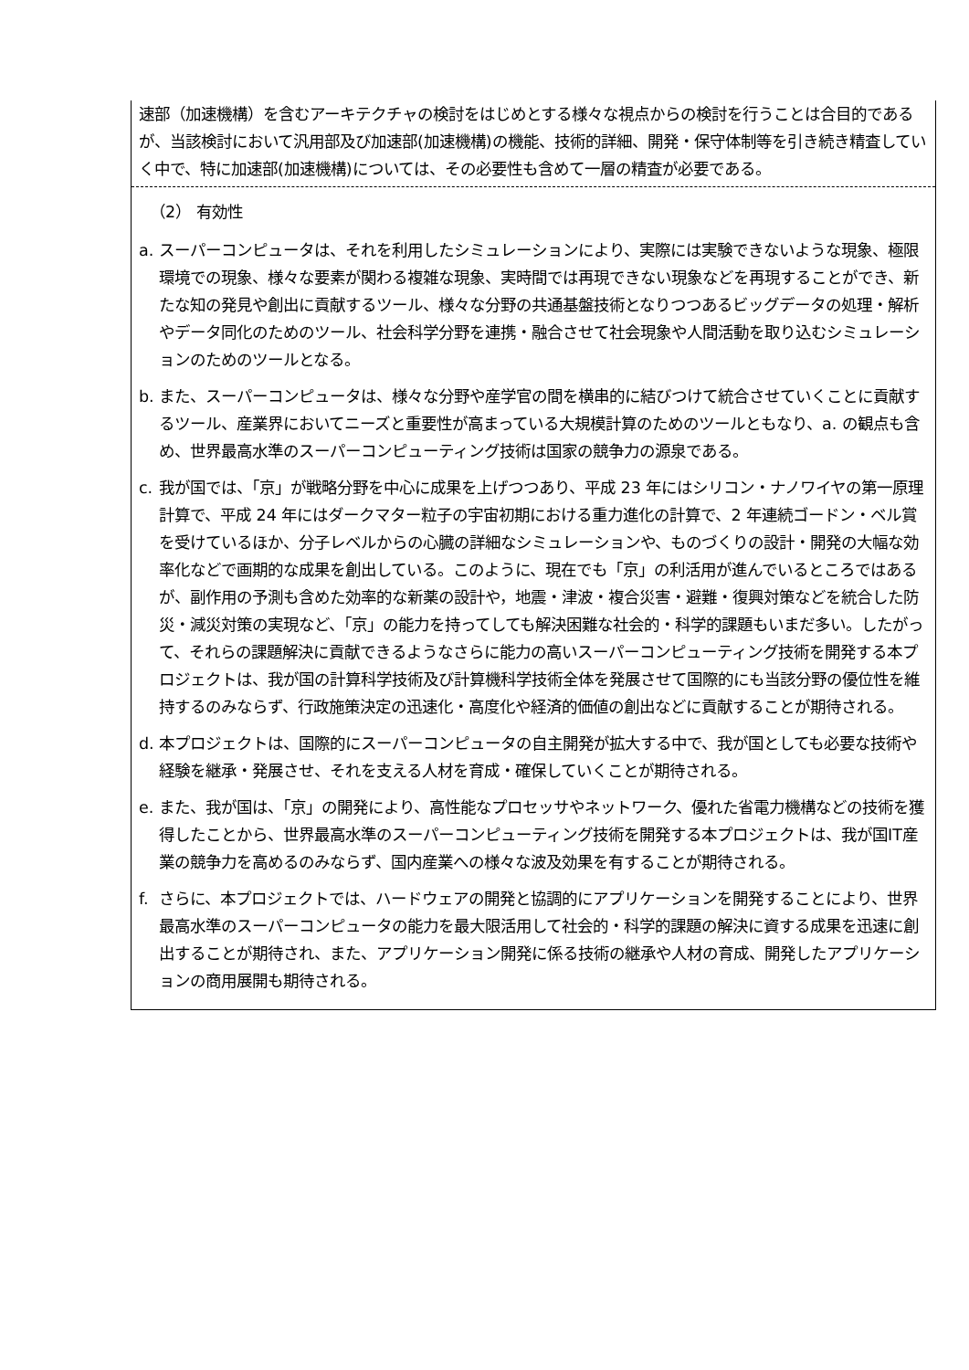速部（加速機構）を含むアーキテクチャの検討をはじめとする様々な視点からの検討を行うことは合目的であるが、当該検討において汎用部及び加速部(加速機構)の機能、技術的詳細、開発・保守体制等を引き続き精査していく中で、特に加速部(加速機構)については、その必要性も含めて一層の精査が必要である。
（2） 有効性
a. スーパーコンピュータは、それを利用したシミュレーションにより、実際には実験できないような現象、極限環境での現象、様々な要素が関わる複雑な現象、実時間では再現できない現象などを再現することができ、新たな知の発見や創出に貢献するツール、様々な分野の共通基盤技術となりつつあるビッグデータの処理・解析やデータ同化のためのツール、社会科学分野を連携・融合させて社会現象や人間活動を取り込むシミュレーションのためのツールとなる。
b. また、スーパーコンピュータは、様々な分野や産学官の間を横串的に結びつけて統合させていくことに貢献するツール、産業界においてニーズと重要性が高まっている大規模計算のためのツールともなり、a. の観点も含め、世界最高水準のスーパーコンピューティング技術は国家の競争力の源泉である。
c. 我が国では、「京」が戦略分野を中心に成果を上げつつあり、平成 23 年にはシリコン・ナノワイヤの第一原理計算で、平成 24 年にはダークマター粒子の宇宙初期における重力進化の計算で、2 年連続ゴードン・ベル賞を受けているほか、分子レベルからの心臓の詳細なシミュレーションや、ものづくりの設計・開発の大幅な効率化などで画期的な成果を創出している。このように、現在でも「京」の利活用が進んでいるところではあるが、副作用の予測も含めた効率的な新薬の設計や，地震・津波・複合災害・避難・復興対策などを統合した防災・減災対策の実現など、「京」の能力を持ってしても解決困難な社会的・科学的課題もいまだ多い。したがって、それらの課題解決に貢献できるようなさらに能力の高いスーパーコンピューティング技術を開発する本プロジェクトは、我が国の計算科学技術及び計算機科学技術全体を発展させて国際的にも当該分野の優位性を維持するのみならず、行政施策決定の迅速化・高度化や経済的価値の創出などに貢献することが期待される。
d. 本プロジェクトは、国際的にスーパーコンピュータの自主開発が拡大する中で、我が国としても必要な技術や経験を継承・発展させ、それを支える人材を育成・確保していくことが期待される。
e. また、我が国は、「京」の開発により、高性能なプロセッサやネットワーク、優れた省電力機構などの技術を獲得したことから、世界最高水準のスーパーコンピューティング技術を開発する本プロジェクトは、我が国IT産業の競争力を高めるのみならず、国内産業への様々な波及効果を有することが期待される。
f. さらに、本プロジェクトでは、ハードウェアの開発と協調的にアプリケーションを開発することにより、世界最高水準のスーパーコンピュータの能力を最大限活用して社会的・科学的課題の解決に資する成果を迅速に創出することが期待され、また、アプリケーション開発に係る技術の継承や人材の育成、開発したアプリケーションの商用展開も期待される。